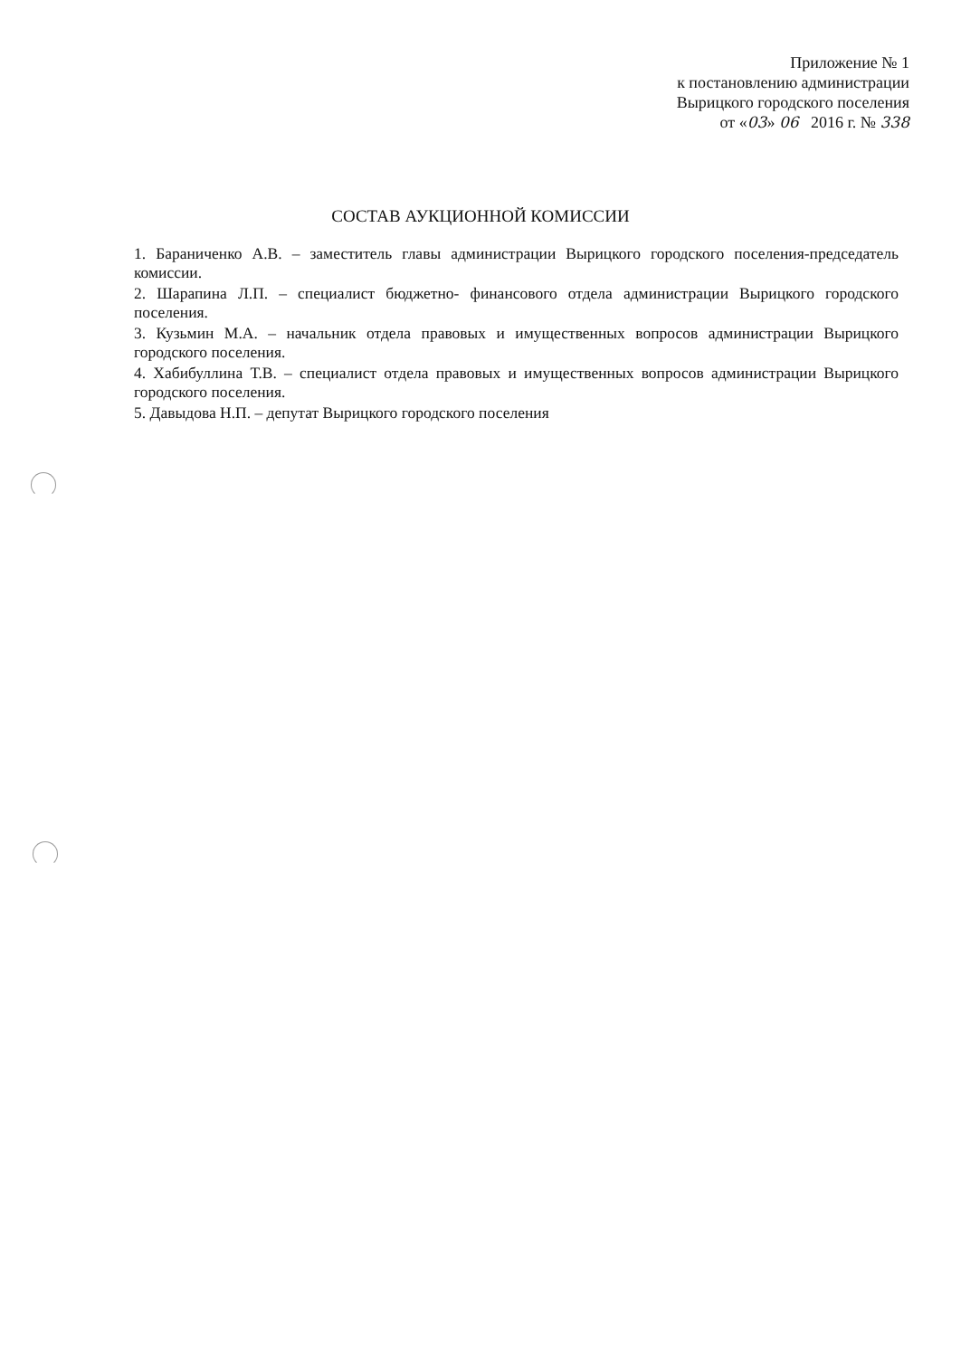Приложение № 1
к постановлению администрации
Вырицкого городского поселения
от «03» 06 2016 г. № 338
СОСТАВ АУКЦИОННОЙ КОМИССИИ
1. Бараниченко А.В. – заместитель главы администрации Вырицкого городского поселения-председатель комиссии.
2. Шарапина Л.П. – специалист бюджетно- финансового отдела администрации Вырицкого городского поселения.
3. Кузьмин М.А. – начальник отдела правовых и имущественных вопросов администрации Вырицкого городского поселения.
4. Хабибуллина Т.В. – специалист отдела правовых и имущественных вопросов администрации Вырицкого городского поселения.
5. Давыдова Н.П. – депутат Вырицкого городского поселения